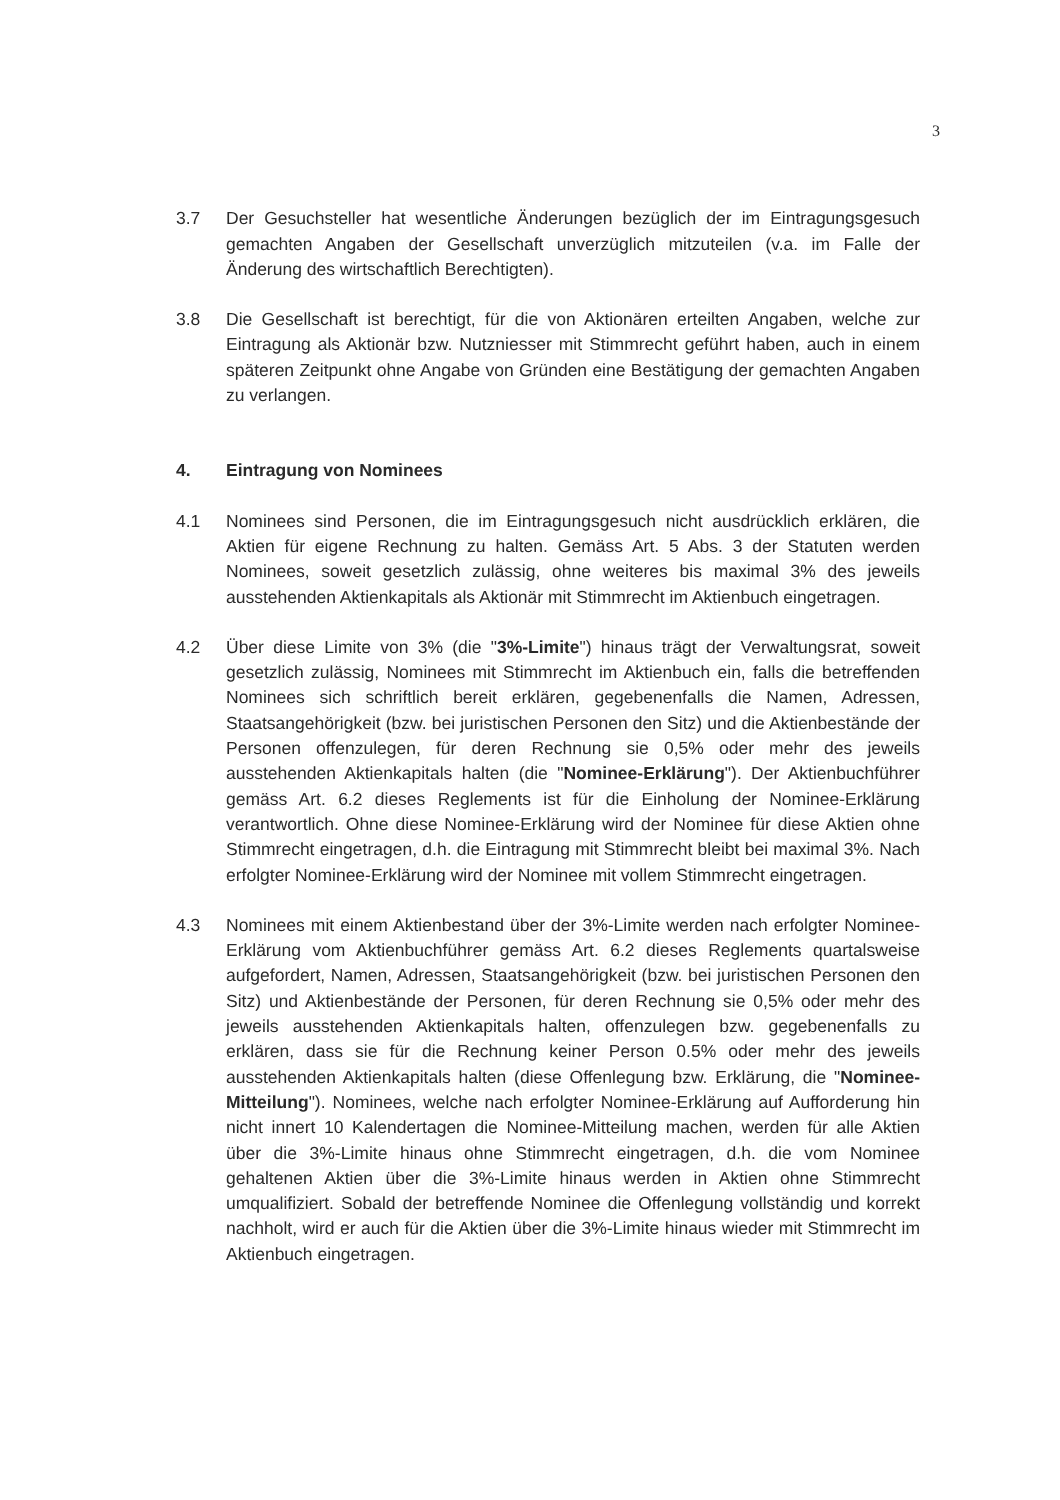3
3.7 Der Gesuchsteller hat wesentliche Änderungen bezüglich der im Eintragungsgesuch gemachten Angaben der Gesellschaft unverzüglich mitzuteilen (v.a. im Falle der Änderung des wirtschaftlich Berechtigten).
3.8 Die Gesellschaft ist berechtigt, für die von Aktionären erteilten Angaben, welche zur Eintragung als Aktionär bzw. Nutzniesser mit Stimmrecht geführt haben, auch in einem späteren Zeitpunkt ohne Angabe von Gründen eine Bestätigung der gemachten Angaben zu verlangen.
4. Eintragung von Nominees
4.1 Nominees sind Personen, die im Eintragungsgesuch nicht ausdrücklich erklären, die Aktien für eigene Rechnung zu halten. Gemäss Art. 5 Abs. 3 der Statuten werden Nominees, soweit gesetzlich zulässig, ohne weiteres bis maximal 3% des jeweils ausstehenden Aktienkapitals als Aktionär mit Stimmrecht im Aktienbuch eingetragen.
4.2 Über diese Limite von 3% (die "3%-Limite") hinaus trägt der Verwaltungsrat, soweit gesetzlich zulässig, Nominees mit Stimmrecht im Aktienbuch ein, falls die betreffenden Nominees sich schriftlich bereit erklären, gegebenenfalls die Namen, Adressen, Staatsangehörigkeit (bzw. bei juristischen Personen den Sitz) und die Aktienbestände der Personen offenzulegen, für deren Rechnung sie 0,5% oder mehr des jeweils ausstehenden Aktienkapitals halten (die "Nominee-Erklärung"). Der Aktienbuchführer gemäss Art. 6.2 dieses Reglements ist für die Einholung der Nominee-Erklärung verantwortlich. Ohne diese Nominee-Erklärung wird der Nominee für diese Aktien ohne Stimmrecht eingetragen, d.h. die Eintragung mit Stimmrecht bleibt bei maximal 3%. Nach erfolgter Nominee-Erklärung wird der Nominee mit vollem Stimmrecht eingetragen.
4.3 Nominees mit einem Aktienbestand über der 3%-Limite werden nach erfolgter Nominee-Erklärung vom Aktienbuchführer gemäss Art. 6.2 dieses Reglements quartalsweise aufgefordert, Namen, Adressen, Staatsangehörigkeit (bzw. bei juristischen Personen den Sitz) und Aktienbestände der Personen, für deren Rechnung sie 0,5% oder mehr des jeweils ausstehenden Aktienkapitals halten, offenzulegen bzw. gegebenenfalls zu erklären, dass sie für die Rechnung keiner Person 0.5% oder mehr des jeweils ausstehenden Aktienkapitals halten (diese Offenlegung bzw. Erklärung, die "Nominee-Mitteilung"). Nominees, welche nach erfolgter Nominee-Erklärung auf Aufforderung hin nicht innert 10 Kalendertagen die Nominee-Mitteilung machen, werden für alle Aktien über die 3%-Limite hinaus ohne Stimmrecht eingetragen, d.h. die vom Nominee gehaltenen Aktien über die 3%-Limite hinaus werden in Aktien ohne Stimmrecht umqualifiziert. Sobald der betreffende Nominee die Offenlegung vollständig und korrekt nachholt, wird er auch für die Aktien über die 3%-Limite hinaus wieder mit Stimmrecht im Aktienbuch eingetragen.